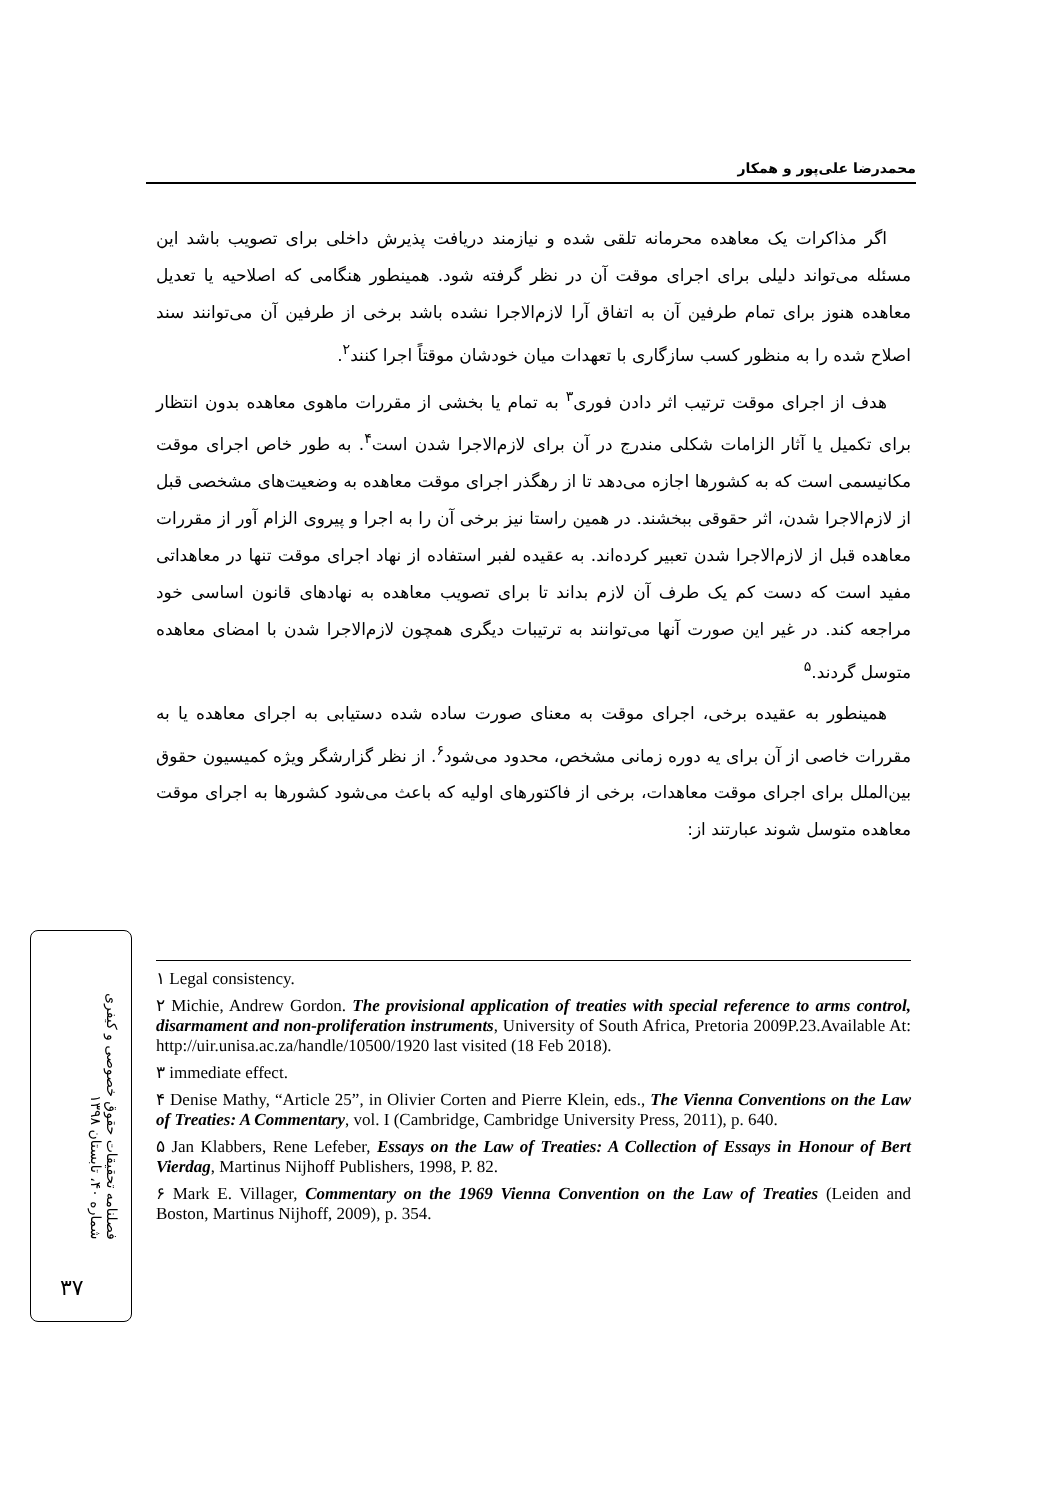محمدرضا علی‌پور و همکار
اگر مذاکرات یک معاهده محرمانه تلقی شده و نیازمند دریافت پذیرش داخلی برای تصویب باشد این مسئله می‌تواند دلیلی برای اجرای موقت آن در نظر گرفته شود. همینطور هنگامی که اصلاحیه یا تعدیل معاهده هنوز برای تمام طرفین آن به اتفاق آرا لازم‌الاجرا نشده باشد برخی از طرفین آن می‌توانند سند اصلاح شده را به منظور کسب سازگاری با تعهدات میان خودشان موقتاً اجرا کنند<sup>۲</sup>.
هدف از اجرای موقت ترتیب اثر دادن فوری<sup>۳</sup> به تمام یا بخشی از مقررات ماهوی معاهده بدون انتظار برای تکمیل یا آثار الزامات شکلی مندرج در آن برای لازم‌الاجرا شدن است<sup>۴</sup>. به طور خاص اجرای موقت مکانیسمی است که به کشورها اجازه می‌دهد تا از رهگذر اجرای موقت معاهده به وضعیت‌های مشخصی قبل از لازم‌الاجرا شدن، اثر حقوقی ببخشند. در همین راستا نیز برخی آن را به اجرا و پیروی الزام آور از مقررات معاهده قبل از لازم‌الاجرا شدن تعبیر کرده‌اند. به عقیده لفبر استفاده از نهاد اجرای موقت تنها در معاهداتی مفید است که دست کم یک طرف آن لازم بداند تا برای تصویب معاهده به نهادهای قانون اساسی خود مراجعه کند. در غیر این صورت آنها می‌توانند به ترتیبات دیگری همچون لازم‌الاجرا شدن با امضای معاهده متوسل گردند.<sup>۵</sup>
همینطور به عقیده برخی، اجرای موقت به معنای صورت ساده شده دستیابی به اجرای معاهده یا به مقررات خاصی از آن برای یه دوره زمانی مشخص، محدود می‌شود<sup>۶</sup>. از نظر گزارشگر ویژه کمیسیون حقوق بین‌الملل برای اجرای موقت معاهدات، برخی از فاکتورهای اولیه که باعث می‌شود کشورها به اجرای موقت معاهده متوسل شوند عبارتند از:
۱ Legal consistency.
۲ Michie, Andrew Gordon. The provisional application of treaties with special reference to arms control, disarmament and non-proliferation instruments, University of South Africa, Pretoria 2009P.23.Available At: http://uir.unisa.ac.za/handle/10500/1920 last visited (18 Feb 2018).
۳ immediate effect.
۴ Denise Mathy, “Article 25”, in Olivier Corten and Pierre Klein, eds., The Vienna Conventions on the Law of Treaties: A Commentary, vol. I (Cambridge, Cambridge University Press, 2011), p. 640.
۵ Jan Klabbers, Rene Lefeber, Essays on the Law of Treaties: A Collection of Essays in Honour of Bert Vierdag, Martinus Nijhoff Publishers, 1998, P. 82.
۶ Mark E. Villager, Commentary on the 1969 Vienna Convention on the Law of Treaties (Leiden and Boston, Martinus Nijhoff, 2009), p. 354.
فصلنامه تحقیقات حقوق خصوصی و کیفری
شماره ۴۰، تابستان ۱۳۹۸
۳۷